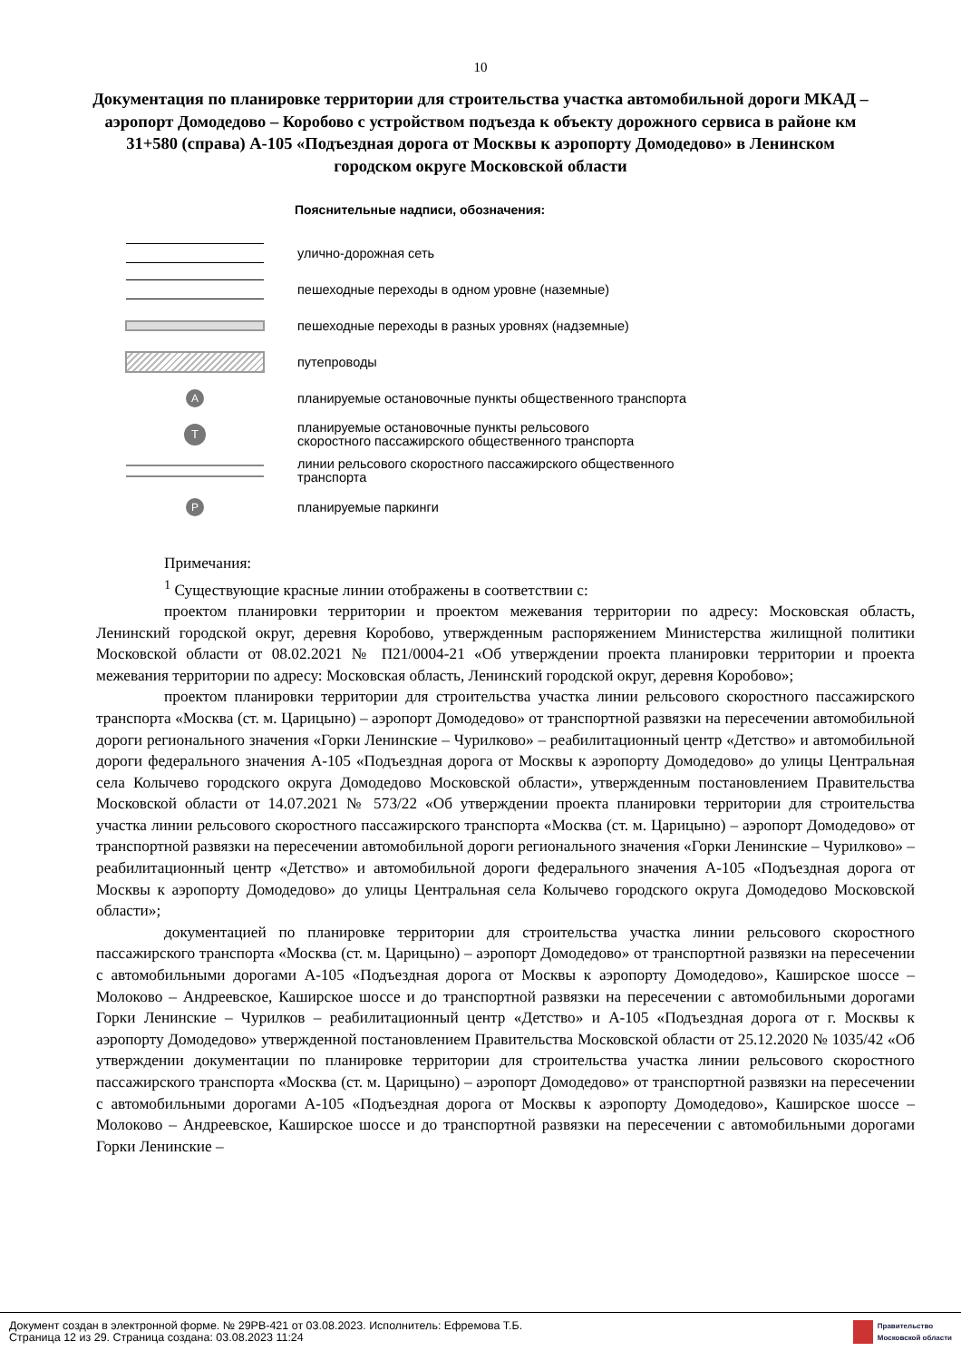10
Документация по планировке территории для строительства участка автомобильной дороги МКАД – аэропорт Домодедово – Коробово с устройством подъезда к объекту дорожного сервиса в районе км 31+580 (справа) А-105 «Подъездная дорога от Москвы к аэропорту Домодедово» в Ленинском городском округе Московской области
Пояснительные надписи, обозначения:
улично-дорожная сеть
пешеходные переходы в одном уровне (наземные)
пешеходные переходы в разных уровнях (надземные)
путепроводы
A
планируемые остановочные пункты общественного транспорта
T
планируемые остановочные пункты рельсового
скоростного пассажирского общественного транспорта
линии рельсового скоростного пассажирского общественного
транспорта
P
планируемые паркинги
Примечания:
<sup>1</sup> Существующие красные линии отображены в соответствии с:
проектом планировки территории и проектом межевания территории по адресу: Московская область, Ленинский городской округ, деревня Коробово, утвержденным распоряжением Министерства жилищной политики Московской области от 08.02.2021 № П21/0004-21 «Об утверждении проекта планировки территории и проекта межевания территории по адресу: Московская область, Ленинский городской округ, деревня Коробово»;
проектом планировки территории для строительства участка линии рельсового скоростного пассажирского транспорта «Москва (ст. м. Царицыно) – аэропорт Домодедово» от транспортной развязки на пересечении автомобильной дороги регионального значения «Горки Ленинские – Чурилково» – реабилитационный центр «Детство» и автомобильной дороги федерального значения А-105 «Подъездная дорога от Москвы к аэропорту Домодедово» до улицы Центральная села Колычево городского округа Домодедово Московской области», утвержденным постановлением Правительства Московской области от 14.07.2021 № 573/22 «Об утверждении проекта планировки территории для строительства участка линии рельсового скоростного пассажирского транспорта «Москва (ст. м. Царицыно) – аэропорт Домодедово» от транспортной развязки на пересечении автомобильной дороги регионального значения «Горки Ленинские – Чурилково» – реабилитационный центр «Детство» и автомобильной дороги федерального значения А-105 «Подъездная дорога от Москвы к аэропорту Домодедово» до улицы Центральная села Колычево городского округа Домодедово Московской области»;
документацией по планировке территории для строительства участка линии рельсового скоростного пассажирского транспорта «Москва (ст. м. Царицыно) – аэропорт Домодедово» от транспортной развязки на пересечении с автомобильными дорогами А-105 «Подъездная дорога от Москвы к аэропорту Домодедово», Каширское шоссе – Молоково – Андреевское, Каширское шоссе и до транспортной развязки на пересечении с автомобильными дорогами Горки Ленинские – Чурилков – реабилитационный центр «Детство» и А-105 «Подъездная дорога от г. Москвы к аэропорту Домодедово» утвержденной постановлением Правительства Московской области от 25.12.2020 № 1035/42 «Об утверждении документации по планировке территории для строительства участка линии рельсового скоростного пассажирского транспорта «Москва (ст. м. Царицыно) – аэропорт Домодедово» от транспортной развязки на пересечении с автомобильными дорогами А-105 «Подъездная дорога от Москвы к аэропорту Домодедово», Каширское шоссе – Молоково – Андреевское, Каширское шоссе и до транспортной развязки на пересечении с автомобильными дорогами Горки Ленинские –
Документ создан в электронной форме. № 29РВ-421 от 03.08.2023. Исполнитель: Ефремова Т.Б.
Страница 12 из 29. Страница создана: 03.08.2023 11:24
Правительство
Московской области